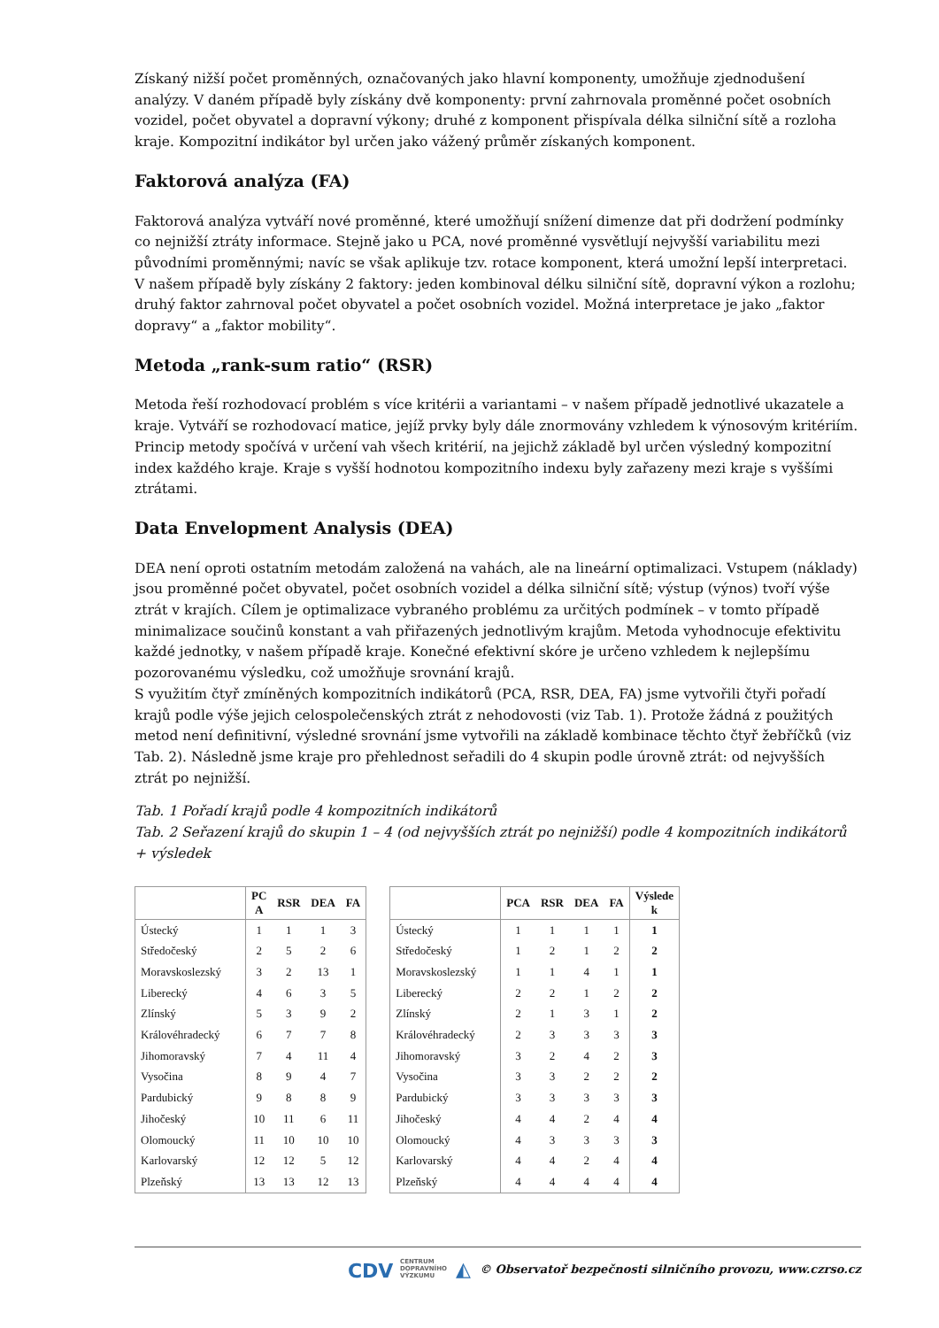Získaný nižší počet proměnných, označovaných jako hlavní komponenty, umožňuje zjednodušení analýzy. V daném případě byly získány dvě komponenty: první zahrnovala proměnné počet osobních vozidel, počet obyvatel a dopravní výkony; druhé z komponent přispívala délka silniční sítě a rozloha kraje. Kompozitní indikátor byl určen jako vážený průměr získaných komponent.
Faktorová analýza (FA)
Faktorová analýza vytváří nové proměnné, které umožňují snížení dimenze dat při dodržení podmínky co nejnižší ztráty informace. Stejně jako u PCA, nové proměnné vysvětlují nejvyšší variabilitu mezi původními proměnnými; navíc se však aplikuje tzv. rotace komponent, která umožní lepší interpretaci. V našem případě byly získány 2 faktory: jeden kombinoval délku silniční sítě, dopravní výkon a rozlohu; druhý faktor zahrnoval počet obyvatel a počet osobních vozidel. Možná interpretace je jako „faktor dopravy“ a „faktor mobility“.
Metoda „rank-sum ratio“ (RSR)
Metoda řeší rozhodovací problém s více kritérii a variantami – v našem případě jednotlivé ukazatele a kraje. Vytváří se rozhodovací matice, jejíž prvky byly dále znormovány vzhledem k výnosovým kritériím. Princip metody spočívá v určení vah všech kritérií, na jejichž základě byl určen výsledný kompozitní index každého kraje. Kraje s vyšší hodnotou kompozitního indexu byly zařazeny mezi kraje s vyššími ztrátami.
Data Envelopment Analysis (DEA)
DEA není oproti ostatním metodám založená na vahách, ale na lineární optimalizaci. Vstupem (náklady) jsou proměnné počet obyvatel, počet osobních vozidel a délka silniční sítě; výstup (výnos) tvoří výše ztrát v krajích. Cílem je optimalizace vybraného problému za určitých podmínek – v tomto případě minimalizace součinů konstant a vah přiřazených jednotlivým krajům. Metoda vyhodnocuje efektivitu každé jednotky, v našem případě kraje. Konečné efektivní skóre je určeno vzhledem k nejlepšímu pozorovanému výsledku, což umožňuje srovnání krajů.
S využitím čtyř zmíněných kompozitních indikátorů (PCA, RSR, DEA, FA) jsme vytvořili čtyři pořadí krajů podle výše jejich celospolečenských ztrát z nehodovosti (viz Tab. 1). Protože žádná z použitých metod není definitivní, výsledné srovnání jsme vytvořili na základě kombinace těchto čtyř žebříčků (viz Tab. 2). Následně jsme kraje pro přehlednost seřadili do 4 skupin podle úrovně ztrát: od nejvyšších ztrát po nejnižší.
Tab. 1 Pořadí krajů podle 4 kompozitních indikátorů
Tab. 2 Seřazení krajů do skupin 1 – 4 (od nejvyšších ztrát po nejnižší) podle 4 kompozitních indikátorů + výsledek
| | PC A | RSR | DEA | FA |
| --- | --- | --- | --- | --- |
| Ústecký | 1 | 1 | 1 | 3 |
| Středočeský | 2 | 5 | 2 | 6 |
| Moravskoslezský | 3 | 2 | 13 | 1 |
| Liberecký | 4 | 6 | 3 | 5 |
| Zlínský | 5 | 3 | 9 | 2 |
| Královéhradecký | 6 | 7 | 7 | 8 |
| Jihomoravský | 7 | 4 | 11 | 4 |
| Vysočina | 8 | 9 | 4 | 7 |
| Pardubický | 9 | 8 | 8 | 9 |
| Jihočeský | 10 | 11 | 6 | 11 |
| Olomoucký | 11 | 10 | 10 | 10 |
| Karlovarský | 12 | 12 | 5 | 12 |
| Plzeňský | 13 | 13 | 12 | 13 |
| | PCA | RSR | DEA | FA | Výslede k |
| --- | --- | --- | --- | --- | --- |
| Ústecký | 1 | 1 | 1 | 1 | 1 |
| Středočeský | 1 | 2 | 1 | 2 | 2 |
| Moravskoslezský | 1 | 1 | 4 | 1 | 1 |
| Liberecký | 2 | 2 | 1 | 2 | 2 |
| Zlínský | 2 | 1 | 3 | 1 | 2 |
| Královéhradecký | 2 | 3 | 3 | 3 | 3 |
| Jihomoravský | 3 | 2 | 4 | 2 | 3 |
| Vysočina | 3 | 3 | 2 | 2 | 2 |
| Pardubický | 3 | 3 | 3 | 3 | 3 |
| Jihočeský | 4 | 4 | 2 | 4 | 4 |
| Olomoucký | 4 | 3 | 3 | 3 | 3 |
| Karlovarský | 4 | 4 | 2 | 4 | 4 |
| Plzeňský | 4 | 4 | 4 | 4 | 4 |
CDV CENTRUM
DOPRAVNÍHO
VÝZKUMU ◭ © Observatoř bezpečnosti silničního provozu, www.czrso.cz